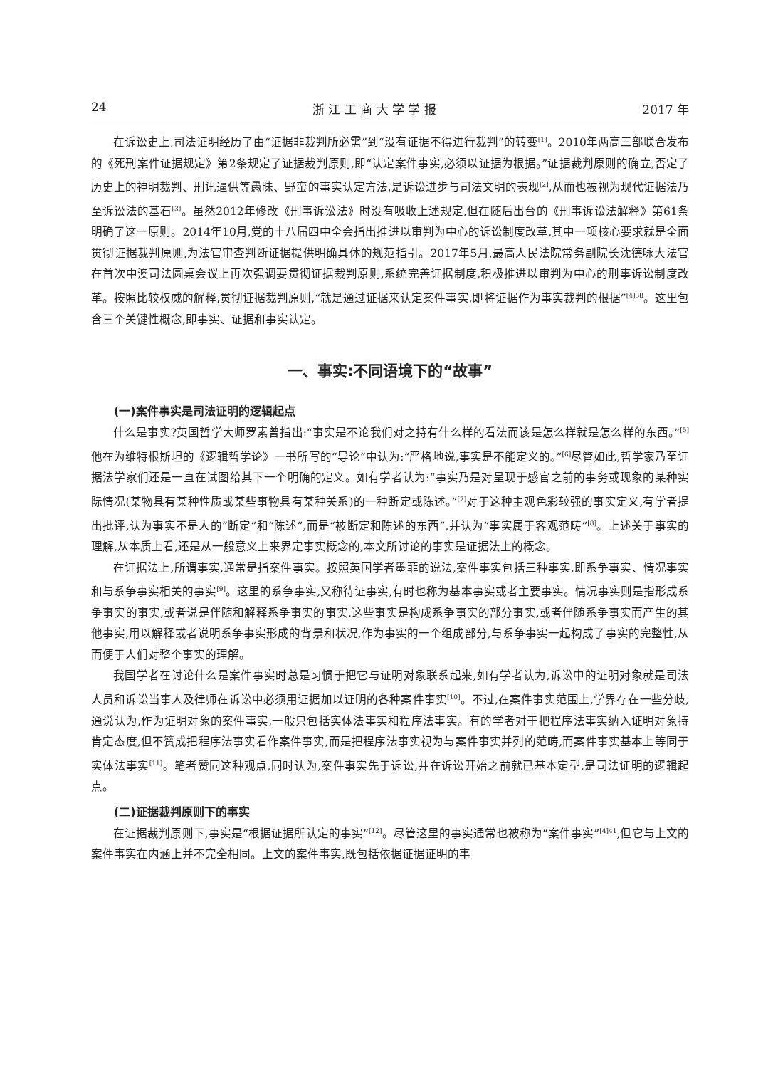24 浙 江 工 商 大 学 学 报 2017 年
在诉讼史上,司法证明经历了由“证据非裁判所必需”到“没有证据不得进行裁判”的转变<sup>[1]</sup>。2010年两高三部联合发布的《死刑案件证据规定》第2条规定了证据裁判原则,即“认定案件事实,必须以证据为根据。”证据裁判原则的确立,否定了历史上的神明裁判、刑讯逼供等愚昧、野蛮的事实认定方法,是诉讼进步与司法文明的表现<sup>[2]</sup>,从而也被视为现代证据法乃至诉讼法的基石<sup>[3]</sup>。虽然2012年修改《刑事诉讼法》时没有吸收上述规定,但在随后出台的《刑事诉讼法解释》第61条明确了这一原则。2014年10月,党的十八届四中全会指出推进以审判为中心的诉讼制度改革,其中一项核心要求就是全面贯彻证据裁判原则,为法官审查判断证据提供明确具体的规范指引。2017年5月,最高人民法院常务副院长沈德咏大法官在首次中澳司法圆桌会议上再次强调要贯彻证据裁判原则,系统完善证据制度,积极推进以审判为中心的刑事诉讼制度改革。按照比较权威的解释,贯彻证据裁判原则,“就是通过证据来认定案件事实,即将证据作为事实裁判的根据”<sup>[4]38</sup>。这里包含三个关键性概念,即事实、证据和事实认定。
一、事实:不同语境下的“故事”
(一)案件事实是司法证明的逻辑起点
什么是事实?英国哲学大师罗素曾指出:“事实是不论我们对之持有什么样的看法而该是怎么样就是怎么样的东西。”<sup>[5]</sup>他在为维特根斯坦的《逻辑哲学论》一书所写的“导论”中认为:“严格地说,事实是不能定义的。”<sup>[6]</sup>尽管如此,哲学家乃至证据法学家们还是一直在试图给其下一个明确的定义。如有学者认为:“事实乃是对呈现于感官之前的事务或现象的某种实际情况(某物具有某种性质或某些事物具有某种关系)的一种断定或陈述。”<sup>[7]</sup>对于这种主观色彩较强的事实定义,有学者提出批评,认为事实不是人的“断定”和“陈述”,而是“被断定和陈述的东西”,并认为“事实属于客观范畴”<sup>[8]</sup>。上述关于事实的理解,从本质上看,还是从一般意义上来界定事实概念的,本文所讨论的事实是证据法上的概念。
在证据法上,所谓事实,通常是指案件事实。按照英国学者墨菲的说法,案件事实包括三种事实,即系争事实、情况事实和与系争事实相关的事实<sup>[9]</sup>。这里的系争事实,又称待证事实,有时也称为基本事实或者主要事实。情况事实则是指形成系争事实的事实,或者说是伴随和解释系争事实的事实,这些事实是构成系争事实的部分事实,或者伴随系争事实而产生的其他事实,用以解释或者说明系争事实形成的背景和状况,作为事实的一个组成部分,与系争事实一起构成了事实的完整性,从而便于人们对整个事实的理解。
我国学者在讨论什么是案件事实时总是习惯于把它与证明对象联系起来,如有学者认为,诉讼中的证明对象就是司法人员和诉讼当事人及律师在诉讼中必须用证据加以证明的各种案件事实<sup>[10]</sup>。不过,在案件事实范围上,学界存在一些分歧,通说认为,作为证明对象的案件事实,一般只包括实体法事实和程序法事实。有的学者对于把程序法事实纳入证明对象持肯定态度,但不赞成把程序法事实看作案件事实,而是把程序法事实视为与案件事实并列的范畴,而案件事实基本上等同于实体法事实<sup>[11]</sup>。笔者赞同这种观点,同时认为,案件事实先于诉讼,并在诉讼开始之前就已基本定型,是司法证明的逻辑起点。
(二)证据裁判原则下的事实
在证据裁判原则下,事实是“根据证据所认定的事实”<sup>[12]</sup>。尽管这里的事实通常也被称为“案件事实”<sup>[4]41</sup>,但它与上文的案件事实在内涵上并不完全相同。上文的案件事实,既包括依据证据证明的事